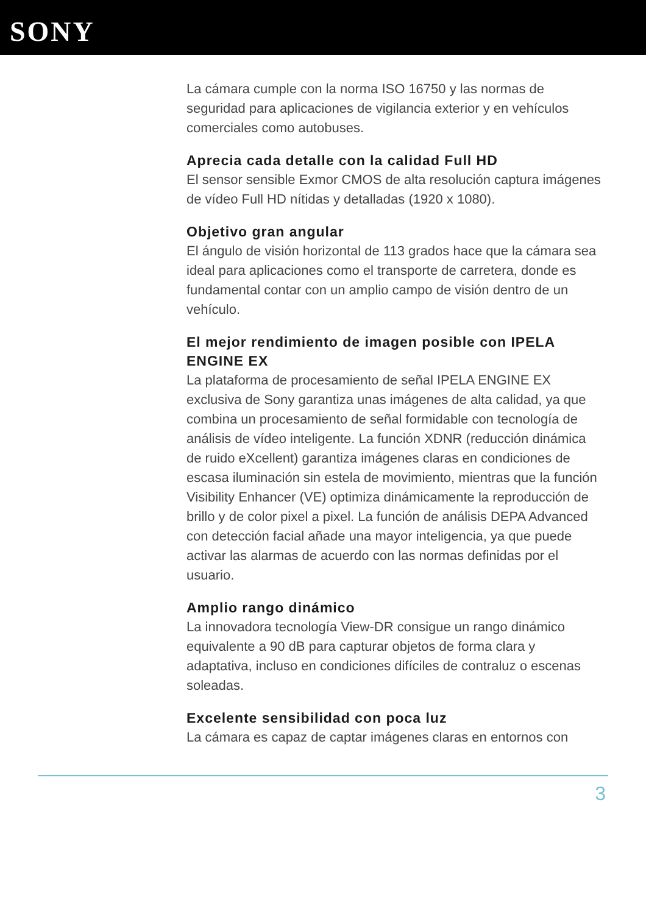SONY
La cámara cumple con la norma ISO 16750 y las normas de seguridad para aplicaciones de vigilancia exterior y en vehículos comerciales como autobuses.
Aprecia cada detalle con la calidad Full HD
El sensor sensible Exmor CMOS de alta resolución captura imágenes de vídeo Full HD nítidas y detalladas (1920 x 1080).
Objetivo gran angular
El ángulo de visión horizontal de 113 grados hace que la cámara sea ideal para aplicaciones como el transporte de carretera, donde es fundamental contar con un amplio campo de visión dentro de un vehículo.
El mejor rendimiento de imagen posible con IPELA ENGINE EX
La plataforma de procesamiento de señal IPELA ENGINE EX exclusiva de Sony garantiza unas imágenes de alta calidad, ya que combina un procesamiento de señal formidable con tecnología de análisis de vídeo inteligente. La función XDNR (reducción dinámica de ruido eXcellent) garantiza imágenes claras en condiciones de escasa iluminación sin estela de movimiento, mientras que la función Visibility Enhancer (VE) optimiza dinámicamente la reproducción de brillo y de color pixel a pixel. La función de análisis DEPA Advanced con detección facial añade una mayor inteligencia, ya que puede activar las alarmas de acuerdo con las normas definidas por el usuario.
Amplio rango dinámico
La innovadora tecnología View-DR consigue un rango dinámico equivalente a 90 dB para capturar objetos de forma clara y adaptativa, incluso en condiciones difíciles de contraluz o escenas soleadas.
Excelente sensibilidad con poca luz
La cámara es capaz de captar imágenes claras en entornos con
3